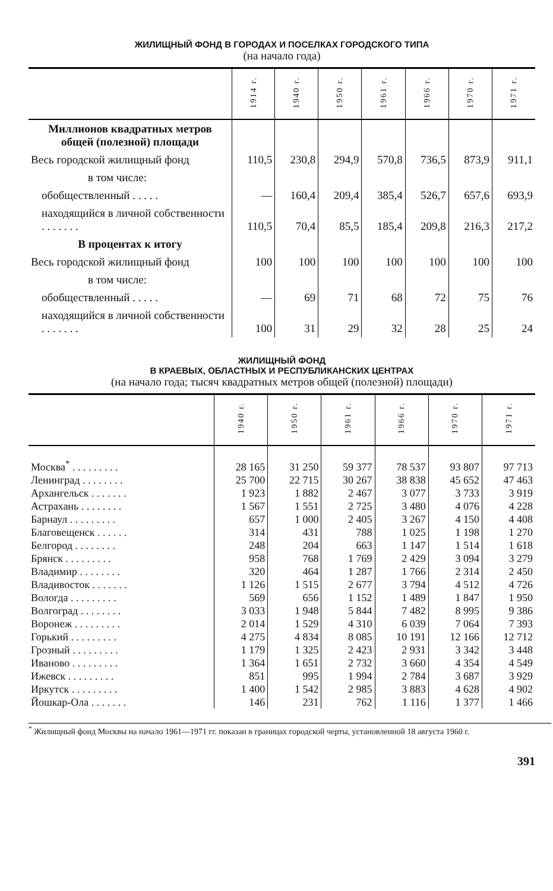ЖИЛИЩНЫЙ ФОНД В ГОРОДАХ И ПОСЕЛКАХ ГОРОДСКОГО ТИПА
(на начало года)
| | 1914 г. | 1940 г. | 1950 г. | 1961 г. | 1966 г. | 1970 г. | 1971 г. |
| --- | --- | --- | --- | --- | --- | --- | --- |
| Миллионов квадратных метров общей (полезной) площади | | | | | | | |
| Весь городской жилищный фонд | 110,5 | 230,8 | 294,9 | 570,8 | 736,5 | 873,9 | 911,1 |
| в том числе: | | | | | | | |
| обобществленный . . . . . | — | 160,4 | 209,4 | 385,4 | 526,7 | 657,6 | 693,9 |
| находящийся в личной собственности . . . . . . . | 110,5 | 70,4 | 85,5 | 185,4 | 209,8 | 216,3 | 217,2 |
| В процентах к итогу | | | | | | | |
| Весь городской жилищный фонд | 100 | 100 | 100 | 100 | 100 | 100 | 100 |
| в том числе: | | | | | | | |
| обобществленный . . . . . | — | 69 | 71 | 68 | 72 | 75 | 76 |
| находящийся в личной собственности . . . . . . . | 100 | 31 | 29 | 32 | 28 | 25 | 24 |
ЖИЛИЩНЫЙ ФОНД
В КРАЕВЫХ, ОБЛАСТНЫХ И РЕСПУБЛИКАНСКИХ ЦЕНТРАХ
(на начало года; тысяч квадратных метров общей (полезной) площади)
| | 1940 г. | 1950 г. | 1961 г. | 1966 г. | 1970 г. | 1971 г. |
| --- | --- | --- | --- | --- | --- | --- |
| Москва<sup>*</sup> . . . . . . . . . | 28 165 | 31 250 | 59 377 | 78 537 | 93 807 | 97 713 |
| Ленинград . . . . . . . . | 25 700 | 22 715 | 30 267 | 38 838 | 45 652 | 47 463 |
| Архангельск . . . . . . . | 1 923 | 1 882 | 2 467 | 3 077 | 3 733 | 3 919 |
| Астрахань . . . . . . . . | 1 567 | 1 551 | 2 725 | 3 480 | 4 076 | 4 228 |
| Барнаул . . . . . . . . . | 657 | 1 000 | 2 405 | 3 267 | 4 150 | 4 408 |
| Благовещенск . . . . . . | 314 | 431 | 788 | 1 025 | 1 198 | 1 270 |
| Белгород . . . . . . . . | 248 | 204 | 663 | 1 147 | 1 514 | 1 618 |
| Брянск . . . . . . . . . | 958 | 768 | 1 769 | 2 429 | 3 094 | 3 279 |
| Владимир . . . . . . . . | 320 | 464 | 1 287 | 1 766 | 2 314 | 2 450 |
| Владивосток . . . . . . . | 1 126 | 1 515 | 2 677 | 3 794 | 4 512 | 4 726 |
| Вологда . . . . . . . . . | 569 | 656 | 1 152 | 1 489 | 1 847 | 1 950 |
| Волгоград . . . . . . . . | 3 033 | 1 948 | 5 844 | 7 482 | 8 995 | 9 386 |
| Воронеж . . . . . . . . . | 2 014 | 1 529 | 4 310 | 6 039 | 7 064 | 7 393 |
| Горький . . . . . . . . . | 4 275 | 4 834 | 8 085 | 10 191 | 12 166 | 12 712 |
| Грозный . . . . . . . . . | 1 179 | 1 325 | 2 423 | 2 931 | 3 342 | 3 448 |
| Иваново . . . . . . . . . | 1 364 | 1 651 | 2 732 | 3 660 | 4 354 | 4 549 |
| Ижевск . . . . . . . . . | 851 | 995 | 1 994 | 2 784 | 3 687 | 3 929 |
| Иркутск . . . . . . . . . | 1 400 | 1 542 | 2 985 | 3 883 | 4 628 | 4 902 |
| Йошкар-Ола . . . . . . . | 146 | 231 | 762 | 1 116 | 1 377 | 1 466 |
<sup>*</sup> Жилищный фонд Москвы на начало 1961—1971 гг. показан в границах городской черты, установленной 18 августа 1960 г.
391